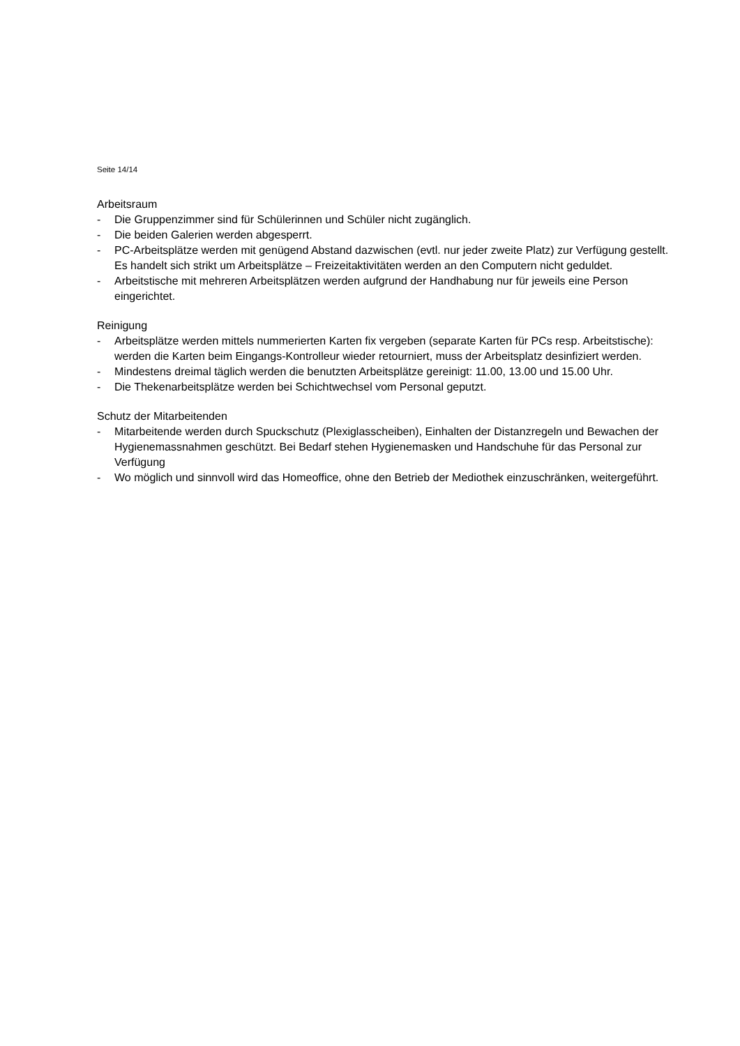Seite 14/14
Arbeitsraum
- Die Gruppenzimmer sind für Schülerinnen und Schüler nicht zugänglich.
- Die beiden Galerien werden abgesperrt.
- PC-Arbeitsplätze werden mit genügend Abstand dazwischen (evtl. nur jeder zweite Platz) zur Verfügung gestellt. Es handelt sich strikt um Arbeitsplätze – Freizeitaktivitäten werden an den Computern nicht geduldet.
- Arbeitstische mit mehreren Arbeitsplätzen werden aufgrund der Handhabung nur für jeweils eine Person eingerichtet.
Reinigung
- Arbeitsplätze werden mittels nummerierten Karten fix vergeben (separate Karten für PCs resp. Arbeitstische): werden die Karten beim Eingangs-Kontrolleur wieder retourniert, muss der Arbeitsplatz desinfiziert werden.
- Mindestens dreimal täglich werden die benutzten Arbeitsplätze gereinigt: 11.00, 13.00 und 15.00 Uhr.
- Die Thekenarbeitsplätze werden bei Schichtwechsel vom Personal geputzt.
Schutz der Mitarbeitenden
- Mitarbeitende werden durch Spuckschutz (Plexiglasscheiben), Einhalten der Distanzregeln und Bewachen der Hygienemassnahmen geschützt. Bei Bedarf stehen Hygienemasken und Handschuhe für das Personal zur Verfügung
- Wo möglich und sinnvoll wird das Homeoffice, ohne den Betrieb der Mediothek einzuschränken, weitergeführt.